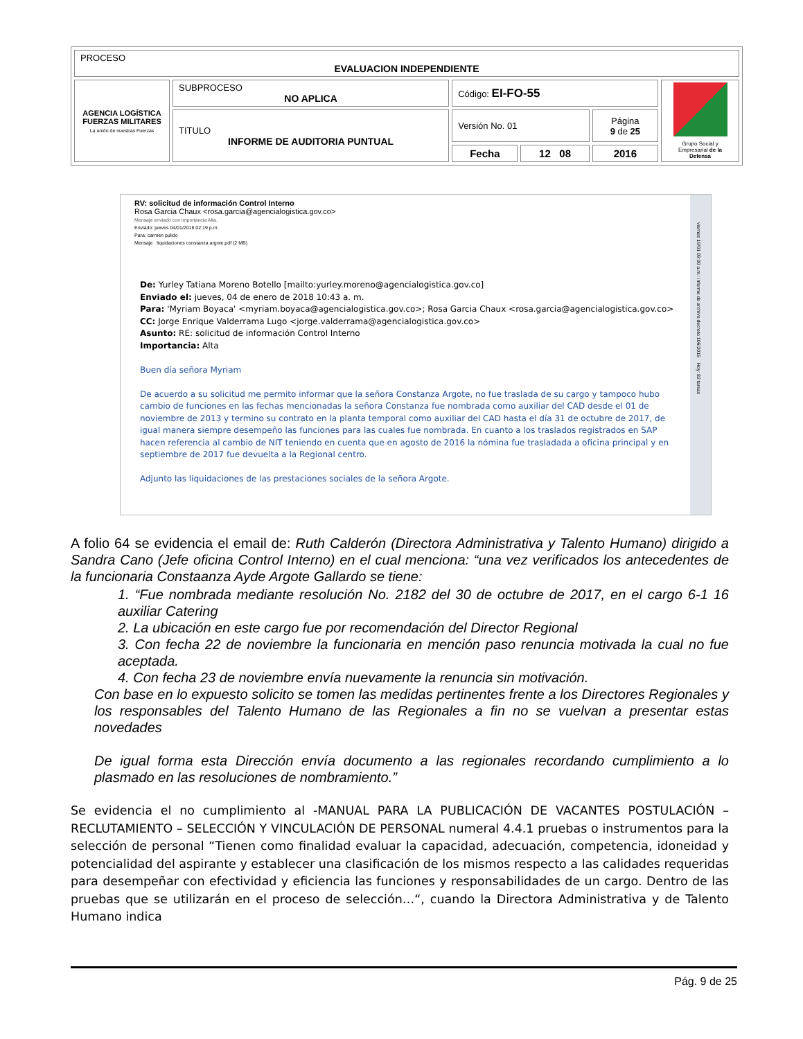| PROCESO EVALUACION INDEPENDIENTE | | | | | |
| AGENCIA LOGÍSTICA FUERZAS MILITARES La unión de nuestras Fuerzas | SUBPROCESO NO APLICA | Código: EI-FO-55 | | | Grupo Social y Empresarial de la Defensa |
| | TITULO INFORME DE AUDITORIA PUNTUAL | Versión No. 01 | | Página 9 de 25 | |
| | | Fecha | 12 08 | 2016 | |
RV: solicitud de información Control Interno
Rosa Garcia Chaux <rosa.garcia@agencialogistica.gov.co>
Mensaje enviado con importancia Alta.
Enviado: jueves 04/01/2018 02:19 p.m.
Para: carmen pulido
Mensaje liquidaciones constanza argote.pdf (2 MB)
De: Yurley Tatiana Moreno Botello [mailto:yurley.moreno@agencialogistica.gov.co]
Enviado el: jueves, 04 de enero de 2018 10:43 a. m.
Para: 'Myriam Boyaca' <myriam.boyaca@agencialogistica.gov.co>; Rosa Garcia Chaux <rosa.garcia@agencialogistica.gov.co>
CC: Jorge Enrique Valderrama Lugo <jorge.valderrama@agencialogistica.gov.co>
Asunto: RE: solicitud de información Control Interno
Importancia: Alta
Buen día señora Myriam
De acuerdo a su solicitud me permito informar que la señora Constanza Argote, no fue traslada de su cargo y tampoco hubo cambio de funciones en las fechas mencionadas la señora Constanza fue nombrada como auxiliar del CAD desde el 01 de noviembre de 2013 y termino su contrato en la planta temporal como auxiliar del CAD hasta el día 31 de octubre de 2017, de igual manera siempre desempeño las funciones para las cuales fue nombrada. En cuanto a los traslados registrados en SAP hacen referencia al cambio de NIT teniendo en cuenta que en agosto de 2016 la nómina fue trasladada a oficina principal y en septiembre de 2017 fue devuelta a la Regional centro.
Adjunto las liquidaciones de las prestaciones sociales de la señora Argote.
viernes 19/01 09:00 a.m.: informe de archivo decreto 106/2015 Hoy: 82 tareas
A folio 64 se evidencia el email de: Ruth Calderón (Directora Administrativa y Talento Humano) dirigido a Sandra Cano (Jefe oficina Control Interno) en el cual menciona: “una vez verificados los antecedentes de la funcionaria Constaanza Ayde Argote Gallardo se tiene:
1. “Fue nombrada mediante resolución No. 2182 del 30 de octubre de 2017, en el cargo 6-1 16 auxiliar Catering
2. La ubicación en este cargo fue por recomendación del Director Regional
3. Con fecha 22 de noviembre la funcionaria en mención paso renuncia motivada la cual no fue aceptada.
4. Con fecha 23 de noviembre envía nuevamente la renuncia sin motivación.
Con base en lo expuesto solicito se tomen las medidas pertinentes frente a los Directores Regionales y los responsables del Talento Humano de las Regionales a fin no se vuelvan a presentar estas novedades
De igual forma esta Dirección envía documento a las regionales recordando cumplimiento a lo plasmado en las resoluciones de nombramiento.”
Se evidencia el no cumplimiento al -MANUAL PARA LA PUBLICACIÓN DE VACANTES POSTULACIÓN – RECLUTAMIENTO – SELECCIÓN Y VINCULACIÓN DE PERSONAL numeral 4.4.1 pruebas o instrumentos para la selección de personal “Tienen como finalidad evaluar la capacidad, adecuación, competencia, idoneidad y potencialidad del aspirante y establecer una clasificación de los mismos respecto a las calidades requeridas para desempeñar con efectividad y eficiencia las funciones y responsabilidades de un cargo. Dentro de las pruebas que se utilizarán en el proceso de selección…“, cuando la Directora Administrativa y de Talento Humano indica
Pág. 9 de 25